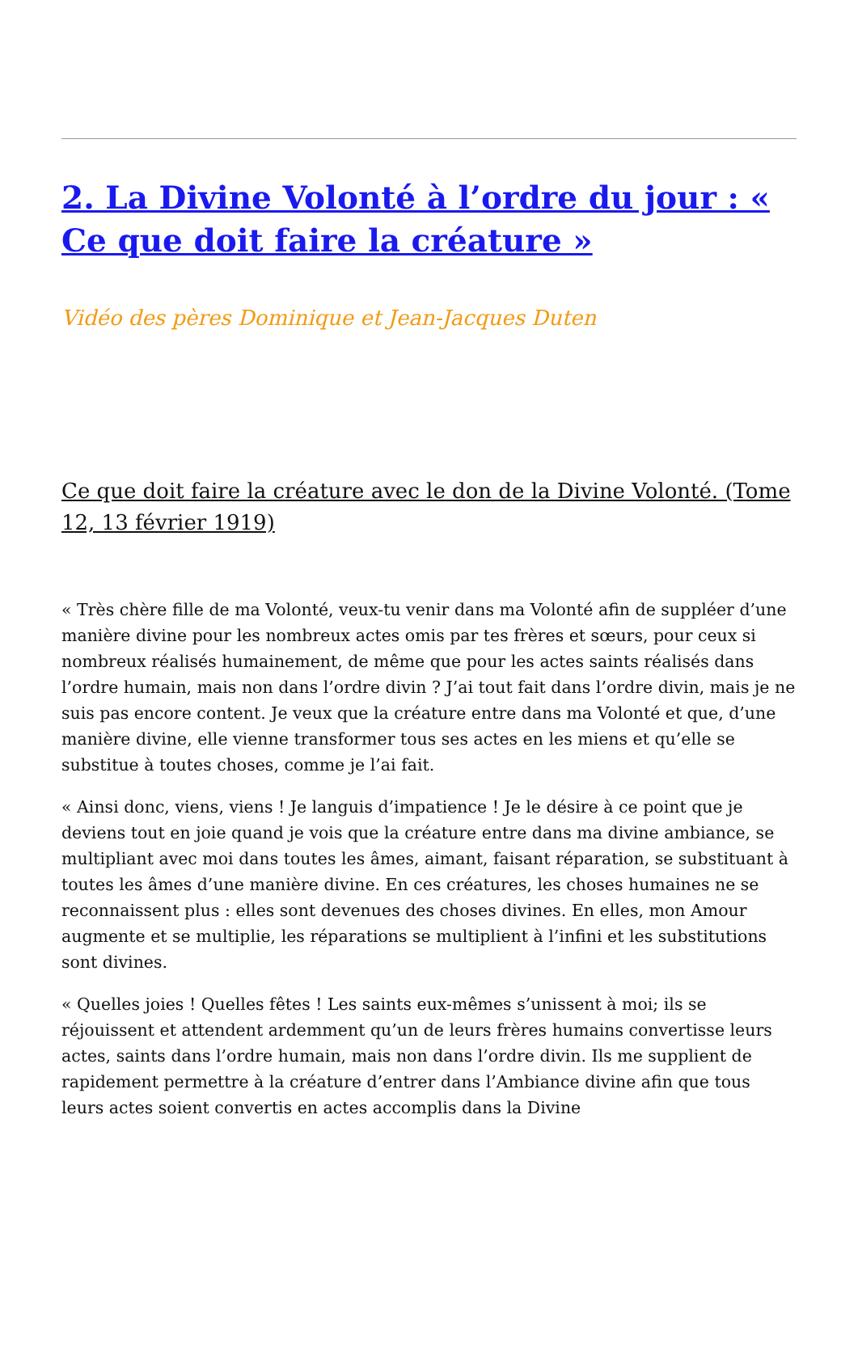2. La Divine Volonté à l’ordre du jour : « Ce que doit faire la créature »
Vidéo des pères Dominique et Jean-Jacques Duten
Ce que doit faire la créature avec le don de la Divine Volonté. (Tome 12, 13 février 1919)
« Très chère fille de ma Volonté, veux-tu venir dans ma Volonté afin de suppléer d’une manière divine pour les nombreux actes omis par tes frères et sœurs, pour ceux si nombreux réalisés humainement, de même que pour les actes saints réalisés dans l’ordre humain, mais non dans l’ordre divin ? J’ai tout fait dans l’ordre divin, mais je ne suis pas encore content. Je veux que la créature entre dans ma Volonté et que, d’une manière divine, elle vienne transformer tous ses actes en les miens et qu’elle se substitue à toutes choses, comme je l’ai fait.
« Ainsi donc, viens, viens ! Je languis d’impatience ! Je le désire à ce point que je deviens tout en joie quand je vois que la créature entre dans ma divine ambiance, se multipliant avec moi dans toutes les âmes, aimant, faisant réparation, se substituant à toutes les âmes d’une manière divine. En ces créatures, les choses humaines ne se reconnaissent plus : elles sont devenues des choses divines. En elles, mon Amour augmente et se multiplie, les réparations se multiplient à l’infini et les substitutions sont divines.
« Quelles joies ! Quelles fêtes ! Les saints eux-mêmes s’unissent à moi; ils se réjouissent et attendent ardemment qu’un de leurs frères humains convertisse leurs actes, saints dans l’ordre humain, mais non dans l’ordre divin. Ils me supplient de rapidement permettre à la créature d’entrer dans l’Ambiance divine afin que tous leurs actes soient convertis en actes accomplis dans la Divine